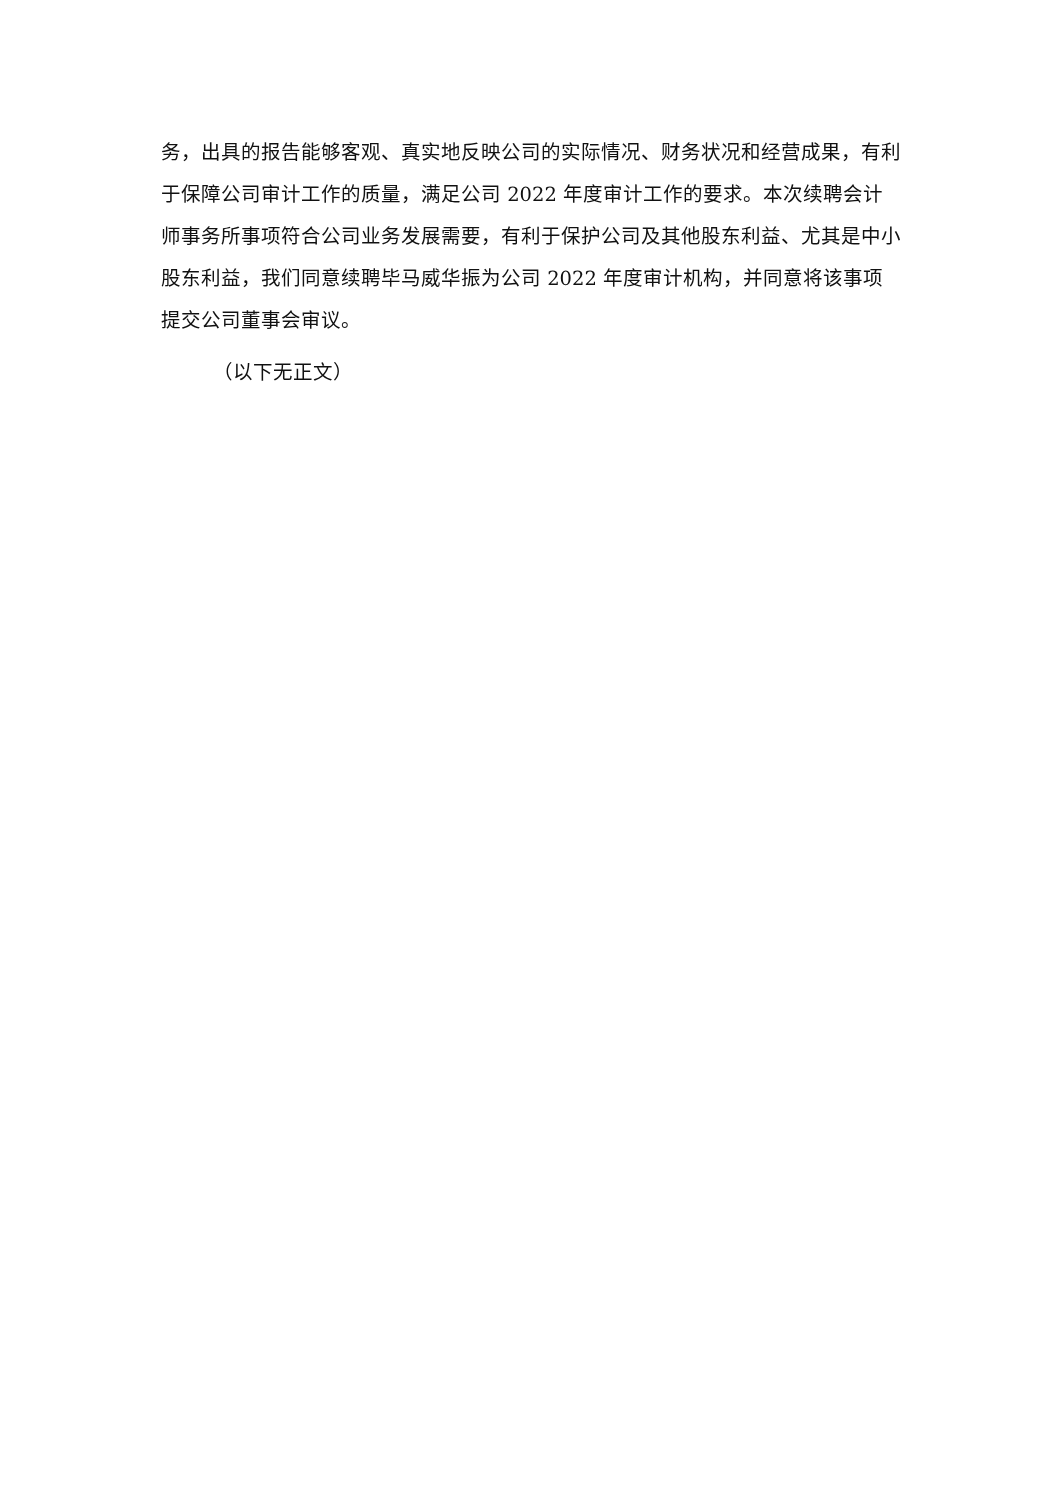务，出具的报告能够客观、真实地反映公司的实际情况、财务状况和经营成果，有利于保障公司审计工作的质量，满足公司 2022 年度审计工作的要求。本次续聘会计师事务所事项符合公司业务发展需要，有利于保护公司及其他股东利益、尤其是中小股东利益，我们同意续聘毕马威华振为公司 2022 年度审计机构，并同意将该事项提交公司董事会审议。
（以下无正文）